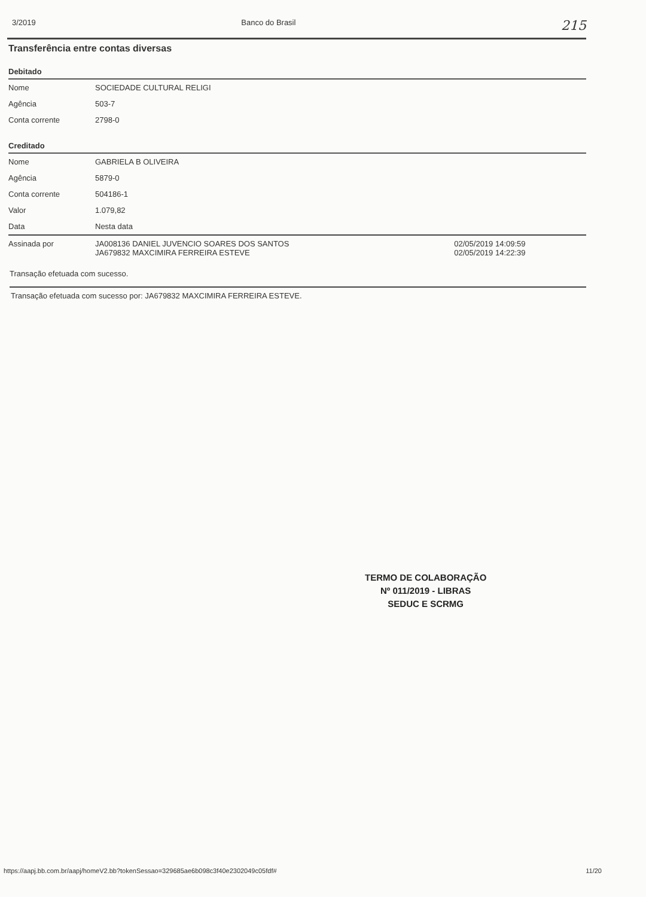3/2019 Banco do Brasil 215
Transferência entre contas diversas
Debitado
| Nome | SOCIEDADE CULTURAL RELIGI |
| Agência | 503-7 |
| Conta corrente | 2798-0 |
Creditado
| Nome | GABRIELA B OLIVEIRA | |
| Agência | 5879-0 | |
| Conta corrente | 504186-1 | |
| Valor | 1.079,82 | |
| Data | Nesta data | |
| Assinada por | JA008136 DANIEL JUVENCIO SOARES DOS SANTOS JA679832 MAXCIMIRA FERREIRA ESTEVE | 02/05/2019 14:09:59 02/05/2019 14:22:39 |
Transação efetuada com sucesso.
Transação efetuada com sucesso por: JA679832 MAXCIMIRA FERREIRA ESTEVE.
TERMO DE COLABORAÇÃO
Nº 011/2019 - LIBRAS
SEDUC E SCRMG
https://aapj.bb.com.br/aapj/homeV2.bb?tokenSessao=329685ae6b098c3f40e2302049c05fdf# 11/20